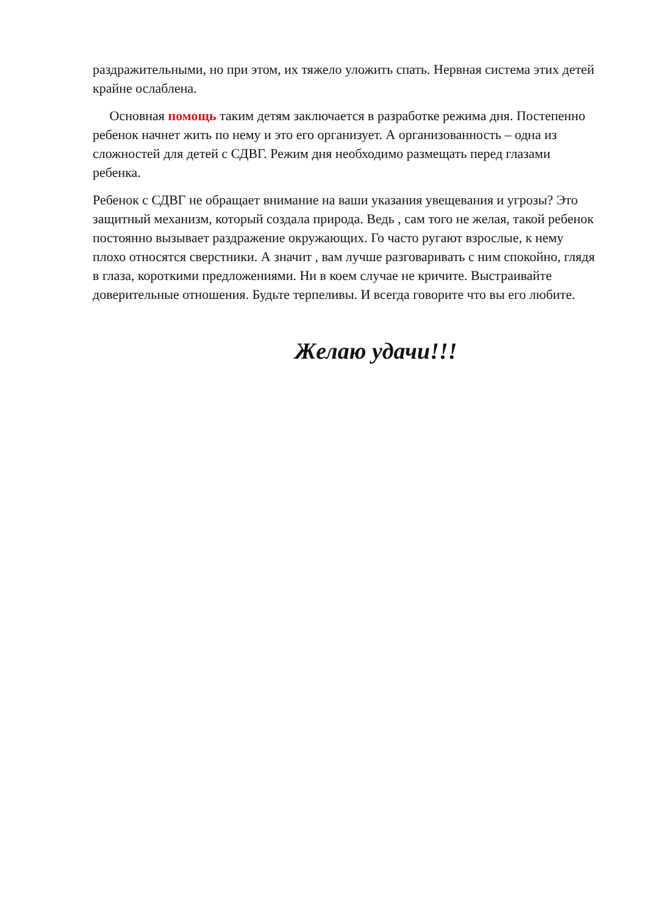раздражительными, но при этом, их тяжело уложить спать. Нервная система этих детей крайне ослаблена.
Основная помощь таким детям заключается в разработке режима дня. Постепенно ребенок начнет жить по нему и это его организует. А организованность – одна из сложностей для детей с СДВГ. Режим дня необходимо размещать перед глазами ребенка.
Ребенок с СДВГ не обращает внимание на ваши указания увещевания и угрозы? Это защитный механизм, который создала природа. Ведь , сам того не желая, такой ребенок постоянно вызывает раздражение окружающих. Го часто ругают взрослые, к нему плохо относятся сверстники. А значит , вам лучше разговаривать с ним спокойно, глядя в глаза, короткими предложениями. Ни в коем случае не кричите. Выстраивайте доверительные отношения. Будьте терпеливы. И всегда говорите что вы его любите.
Желаю удачи!!!